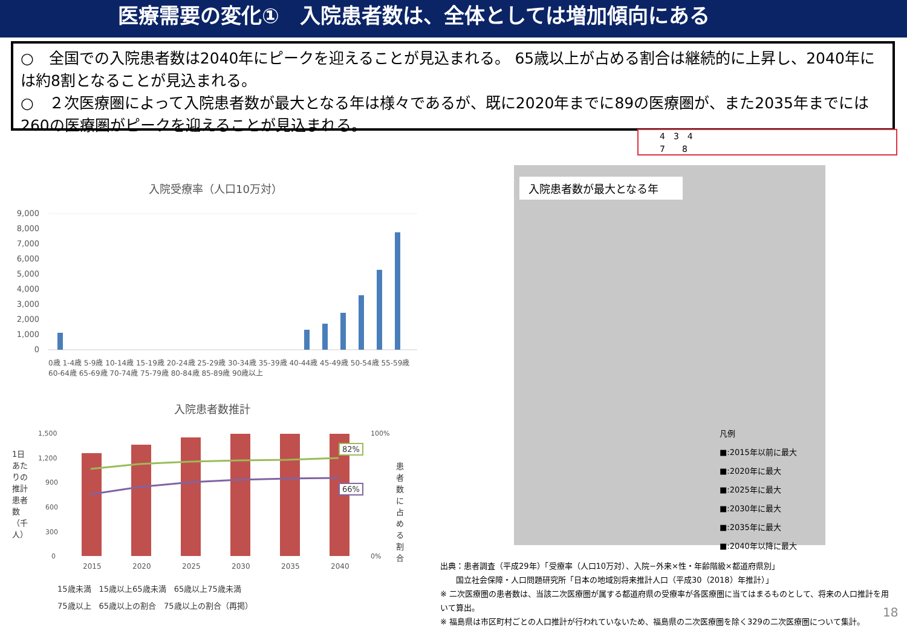医療需要の変化①　入院患者数は、全体としては増加傾向にある
○　全国での入院患者数は2040年にピークを迎えることが見込まれる。 65歳以上が占める割合は継続的に上昇し、2040年には約8割となることが見込まれる。
○　２次医療圏によって入院患者数が最大となる年は様々であるが、既に2020年までに89の医療圏が、また2035年までには260の医療圏がピークを迎えることが見込まれる。
4　3　4
7　　8
入院受療率（人口10万対）
9,000
8,000
7,000
6,000
5,000
4,000
3,000
2,000
1,000
0
0歳 1-4歳 5-9歳 10-14歳 15-19歳 20-24歳 25-29歳 30-34歳 35-39歳 40-44歳 45-49歳 50-54歳 55-59歳 60-64歳 65-69歳 70-74歳 75-79歳 80-84歳 85-89歳 90歳以上
入院患者数推計
1,500
1,200
900
600
300
0
100%
0%
2015
2020
2025
2030
2035
2040
82%
66%
15歳未満　15歳以上65歳未満　65歳以上75歳未満
75歳以上　65歳以上の割合　75歳以上の割合（再掲）
1日あたりの推計患者数（千人）
患者数に占める割合
入院患者数が最大となる年
凡例
■:2015年以前に最大
■:2020年に最大
■:2025年に最大
■:2030年に最大
■:2035年に最大
■:2040年以降に最大
出典：患者調査（平成29年）「受療率（人口10万対）、入院−外来×性・年齢階級×都道府県別」
　　国立社会保障・人口問題研究所「日本の地域別将来推計人口（平成30（2018）年推計）」
※ 二次医療圏の患者数は、当該二次医療圏が属する都道府県の受療率が各医療圏に当てはまるものとして、将来の人口推計を用いて算出。
※ 福島県は市区町村ごとの人口推計が行われていないため、福島県の二次医療圏を除く329の二次医療圏について集計。
18